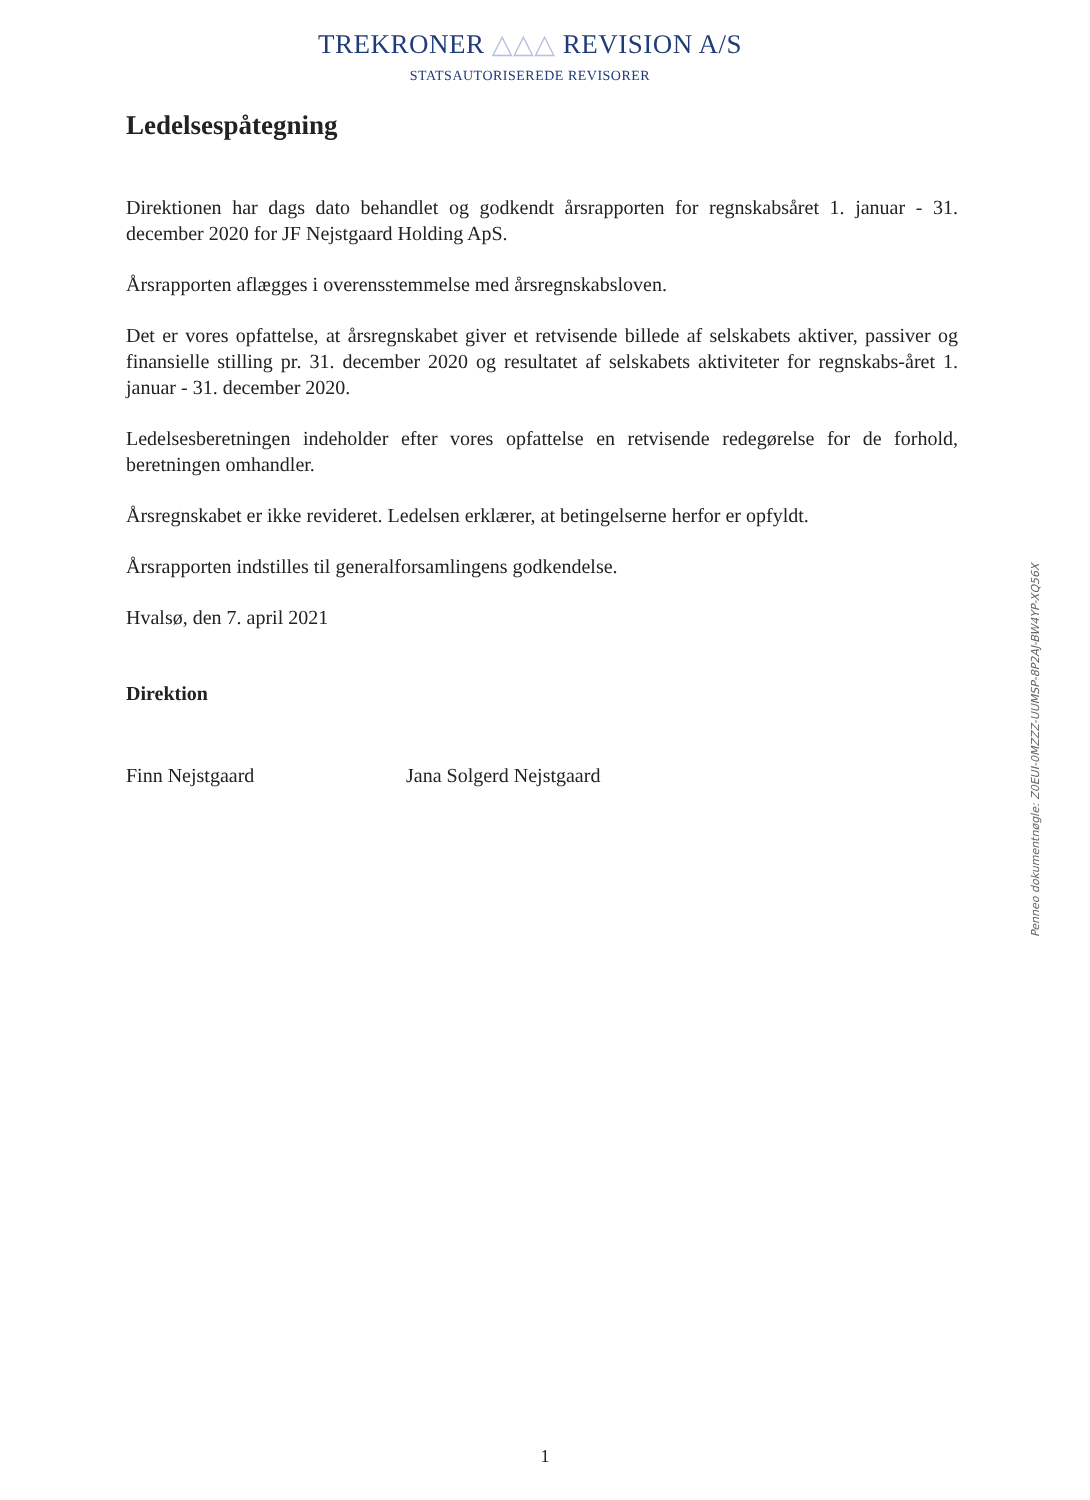TREKRONER △△△ REVISION A/S
STATSAUTORISEREDE REVISORER
Ledelsespåtegning
Direktionen har dags dato behandlet og godkendt årsrapporten for regnskabsåret 1. januar - 31. december 2020 for JF Nejstgaard Holding ApS.
Årsrapporten aflægges i overensstemmelse med årsregnskabsloven.
Det er vores opfattelse, at årsregnskabet giver et retvisende billede af selskabets aktiver, passiver og finansielle stilling pr. 31. december 2020 og resultatet af selskabets aktiviteter for regnskabs-året 1. januar - 31. december 2020.
Ledelsesberetningen indeholder efter vores opfattelse en retvisende redegørelse for de forhold, beretningen omhandler.
Årsregnskabet er ikke revideret. Ledelsen erklærer, at betingelserne herfor er opfyldt.
Årsrapporten indstilles til generalforsamlingens godkendelse.
Hvalsø, den 7. april 2021
Direktion
Finn Nejstgaard Jana Solgerd Nejstgaard
Penneo dokumentnøgle: Z0EUI-0MZZZ-UUMSP-8P2AJ-BW4YP-XQ56X
1